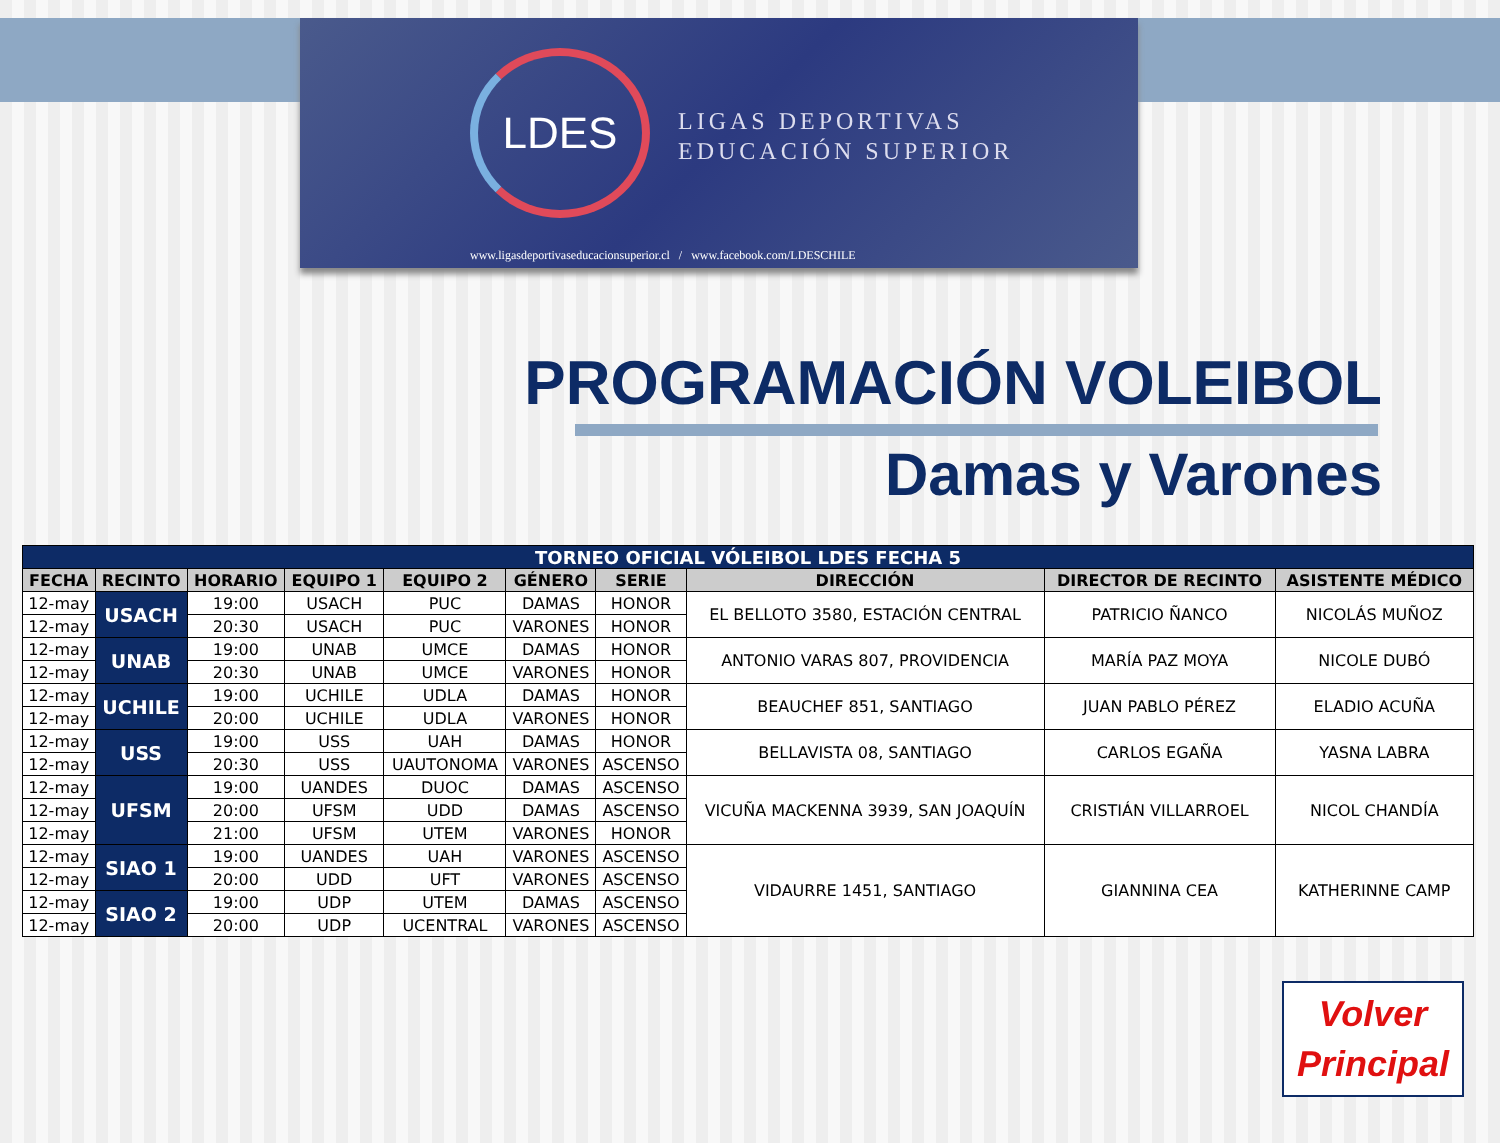LDES
LIGAS DEPORTIVAS
EDUCACIÓN SUPERIOR
www.ligasdeportivaseducacionsuperior.cl / www.facebook.com/LDESCHILE
PROGRAMACIÓN VOLEIBOL
Damas y Varones
| TORNEO OFICIAL VÓLEIBOL LDES FECHA 5 | | | | | | | | | |
| --- | --- | --- | --- | --- | --- | --- | --- | --- | --- |
| FECHA | RECINTO | HORARIO | EQUIPO 1 | EQUIPO 2 | GÉNERO | SERIE | DIRECCIÓN | DIRECTOR DE RECINTO | ASISTENTE MÉDICO |
| 12-may | USACH | 19:00 | USACH | PUC | DAMAS | HONOR | EL BELLOTO 3580, ESTACIÓN CENTRAL | PATRICIO ÑANCO | NICOLÁS MUÑOZ |
| 12-may | | 20:30 | USACH | PUC | VARONES | HONOR | | | |
| 12-may | UNAB | 19:00 | UNAB | UMCE | DAMAS | HONOR | ANTONIO VARAS 807, PROVIDENCIA | MARÍA PAZ MOYA | NICOLE DUBÓ |
| 12-may | | 20:30 | UNAB | UMCE | VARONES | HONOR | | | |
| 12-may | UCHILE | 19:00 | UCHILE | UDLA | DAMAS | HONOR | BEAUCHEF 851, SANTIAGO | JUAN PABLO PÉREZ | ELADIO ACUÑA |
| 12-may | | 20:00 | UCHILE | UDLA | VARONES | HONOR | | | |
| 12-may | USS | 19:00 | USS | UAH | DAMAS | HONOR | BELLAVISTA 08, SANTIAGO | CARLOS EGAÑA | YASNA LABRA |
| 12-may | | 20:30 | USS | UAUTONOMA | VARONES | ASCENSO | | | |
| 12-may | UFSM | 19:00 | UANDES | DUOC | DAMAS | ASCENSO | VICUÑA MACKENNA 3939, SAN JOAQUÍN | CRISTIÁN VILLARROEL | NICOL CHANDÍA |
| 12-may | | 20:00 | UFSM | UDD | DAMAS | ASCENSO | | | |
| 12-may | | 21:00 | UFSM | UTEM | VARONES | HONOR | | | |
| 12-may | SIAO 1 | 19:00 | UANDES | UAH | VARONES | ASCENSO | VIDAURRE 1451, SANTIAGO | GIANNINA CEA | KATHERINNE CAMP |
| 12-may | | 20:00 | UDD | UFT | VARONES | ASCENSO | | | |
| 12-may | SIAO 2 | 19:00 | UDP | UTEM | DAMAS | ASCENSO | | | |
| 12-may | | 20:00 | UDP | UCENTRAL | VARONES | ASCENSO | | | |
Volver
Principal